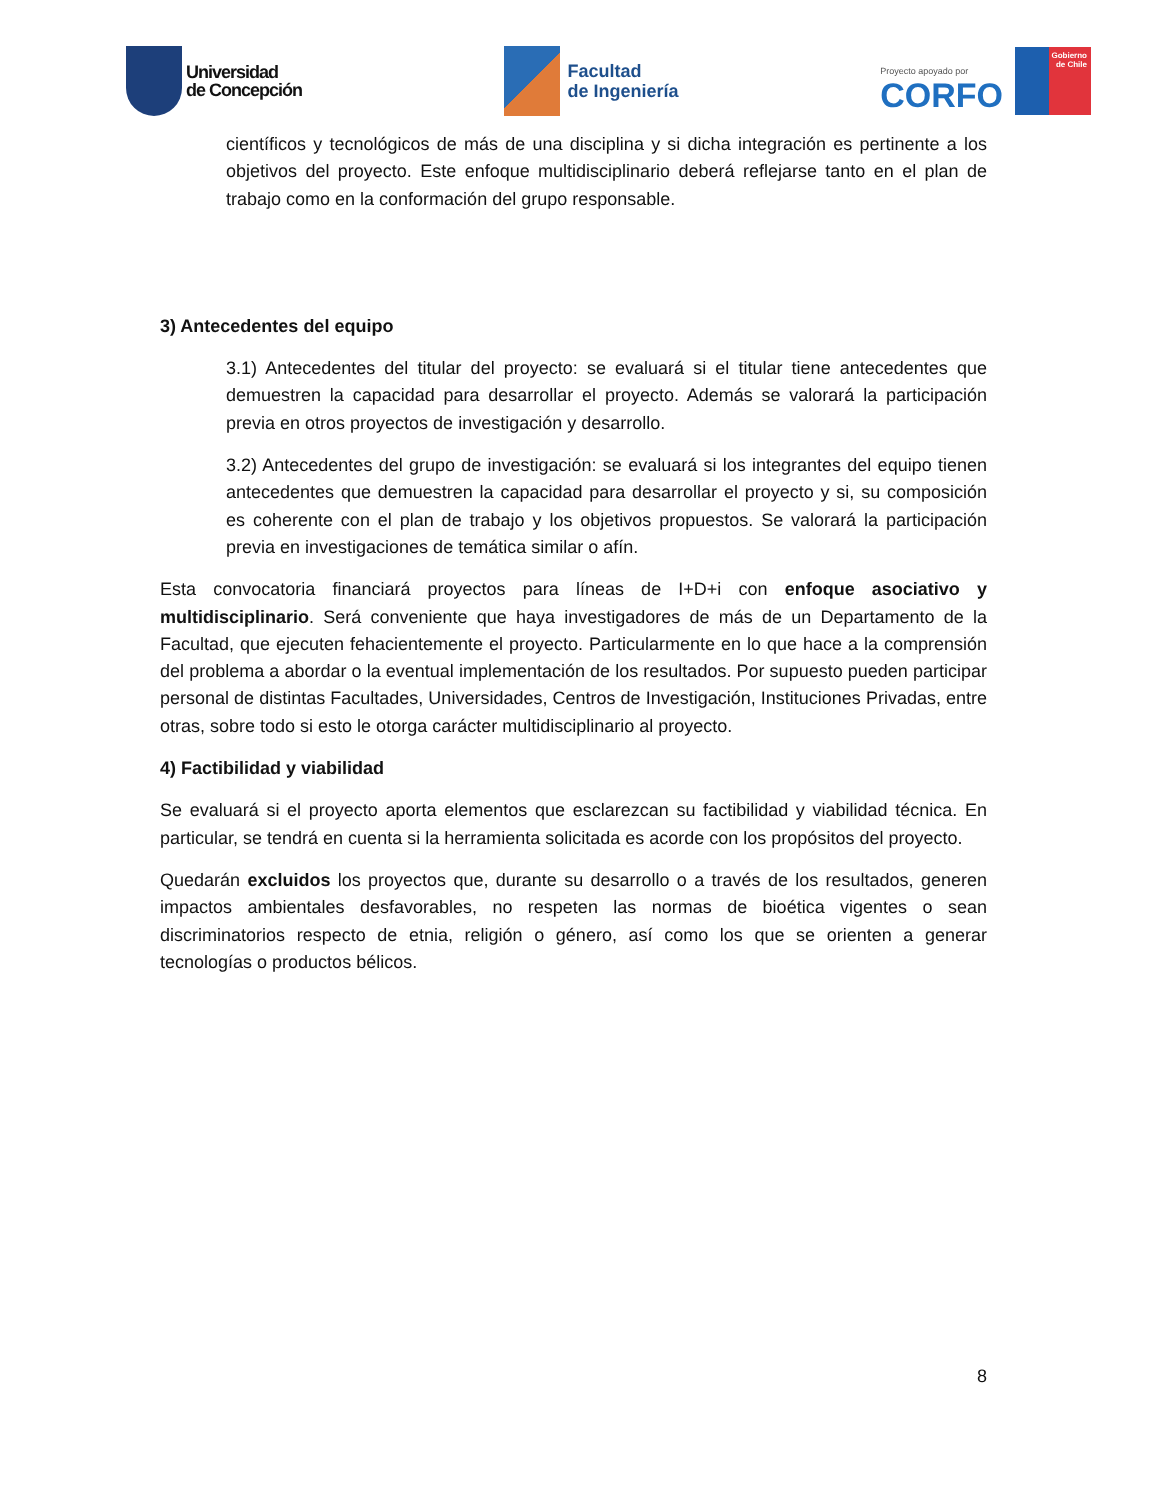Universidad
de Concepción
Facultad
de Ingeniería
Proyecto apoyado por
CORFO
Gobierno
de Chile
científicos y tecnológicos de más de una disciplina y si dicha integración es pertinente a los objetivos del proyecto. Este enfoque multidisciplinario deberá reflejarse tanto en el plan de trabajo como en la conformación del grupo responsable.
3) Antecedentes del equipo
3.1) Antecedentes del titular del proyecto: se evaluará si el titular tiene antecedentes que demuestren la capacidad para desarrollar el proyecto. Además se valorará la participación previa en otros proyectos de investigación y desarrollo.
3.2) Antecedentes del grupo de investigación: se evaluará si los integrantes del equipo tienen antecedentes que demuestren la capacidad para desarrollar el proyecto y si, su composición es coherente con el plan de trabajo y los objetivos propuestos. Se valorará la participación previa en investigaciones de temática similar o afín.
Esta convocatoria financiará proyectos para líneas de I+D+i con enfoque asociativo y multidisciplinario. Será conveniente que haya investigadores de más de un Departamento de la Facultad, que ejecuten fehacientemente el proyecto. Particularmente en lo que hace a la comprensión del problema a abordar o la eventual implementación de los resultados. Por supuesto pueden participar personal de distintas Facultades, Universidades, Centros de Investigación, Instituciones Privadas, entre otras, sobre todo si esto le otorga carácter multidisciplinario al proyecto.
4) Factibilidad y viabilidad
Se evaluará si el proyecto aporta elementos que esclarezcan su factibilidad y viabilidad técnica. En particular, se tendrá en cuenta si la herramienta solicitada es acorde con los propósitos del proyecto.
Quedarán excluidos los proyectos que, durante su desarrollo o a través de los resultados, generen impactos ambientales desfavorables, no respeten las normas de bioética vigentes o sean discriminatorios respecto de etnia, religión o género, así como los que se orienten a generar tecnologías o productos bélicos.
8